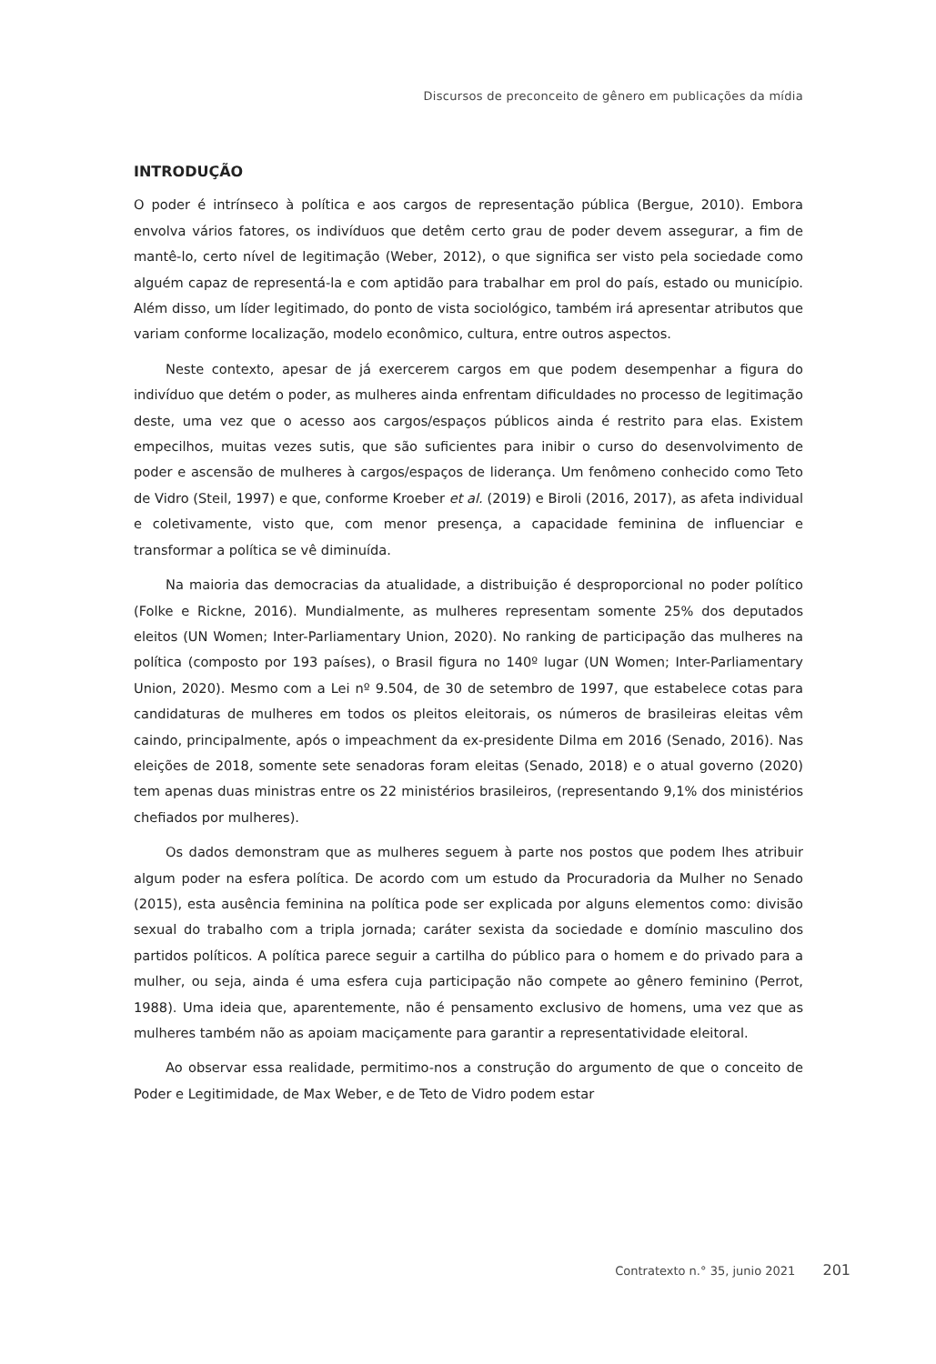Discursos de preconceito de gênero em publicações da mídia
INTRODUÇÃO
O poder é intrínseco à política e aos cargos de representação pública (Bergue, 2010). Embora envolva vários fatores, os indivíduos que detêm certo grau de poder devem assegurar, a fim de mantê-lo, certo nível de legitimação (Weber, 2012), o que significa ser visto pela sociedade como alguém capaz de representá-la e com aptidão para trabalhar em prol do país, estado ou município. Além disso, um líder legitimado, do ponto de vista sociológico, também irá apresentar atributos que variam conforme localização, modelo econômico, cultura, entre outros aspectos.
Neste contexto, apesar de já exercerem cargos em que podem desempenhar a figura do indivíduo que detém o poder, as mulheres ainda enfrentam dificuldades no processo de legitimação deste, uma vez que o acesso aos cargos/espaços públicos ainda é restrito para elas. Existem empecilhos, muitas vezes sutis, que são suficientes para inibir o curso do desenvolvimento de poder e ascensão de mulheres à cargos/espaços de liderança. Um fenômeno conhecido como Teto de Vidro (Steil, 1997) e que, conforme Kroeber et al. (2019) e Biroli (2016, 2017), as afeta individual e coletivamente, visto que, com menor presença, a capacidade feminina de influenciar e transformar a política se vê diminuída.
Na maioria das democracias da atualidade, a distribuição é desproporcional no poder político (Folke e Rickne, 2016). Mundialmente, as mulheres representam somente 25% dos deputados eleitos (UN Women; Inter-Parliamentary Union, 2020). No ranking de participação das mulheres na política (composto por 193 países), o Brasil figura no 140º lugar (UN Women; Inter-Parliamentary Union, 2020). Mesmo com a Lei nº 9.504, de 30 de setembro de 1997, que estabelece cotas para candidaturas de mulheres em todos os pleitos eleitorais, os números de brasileiras eleitas vêm caindo, principalmente, após o impeachment da ex-presidente Dilma em 2016 (Senado, 2016). Nas eleições de 2018, somente sete senadoras foram eleitas (Senado, 2018) e o atual governo (2020) tem apenas duas ministras entre os 22 ministérios brasileiros, (representando 9,1% dos ministérios chefiados por mulheres).
Os dados demonstram que as mulheres seguem à parte nos postos que podem lhes atribuir algum poder na esfera política. De acordo com um estudo da Procuradoria da Mulher no Senado (2015), esta ausência feminina na política pode ser explicada por alguns elementos como: divisão sexual do trabalho com a tripla jornada; caráter sexista da sociedade e domínio masculino dos partidos políticos. A política parece seguir a cartilha do público para o homem e do privado para a mulher, ou seja, ainda é uma esfera cuja participação não compete ao gênero feminino (Perrot, 1988). Uma ideia que, aparentemente, não é pensamento exclusivo de homens, uma vez que as mulheres também não as apoiam maciçamente para garantir a representatividade eleitoral.
Ao observar essa realidade, permitimo-nos a construção do argumento de que o conceito de Poder e Legitimidade, de Max Weber, e de Teto de Vidro podem estar
Contratexto n.° 35, junio 2021 201